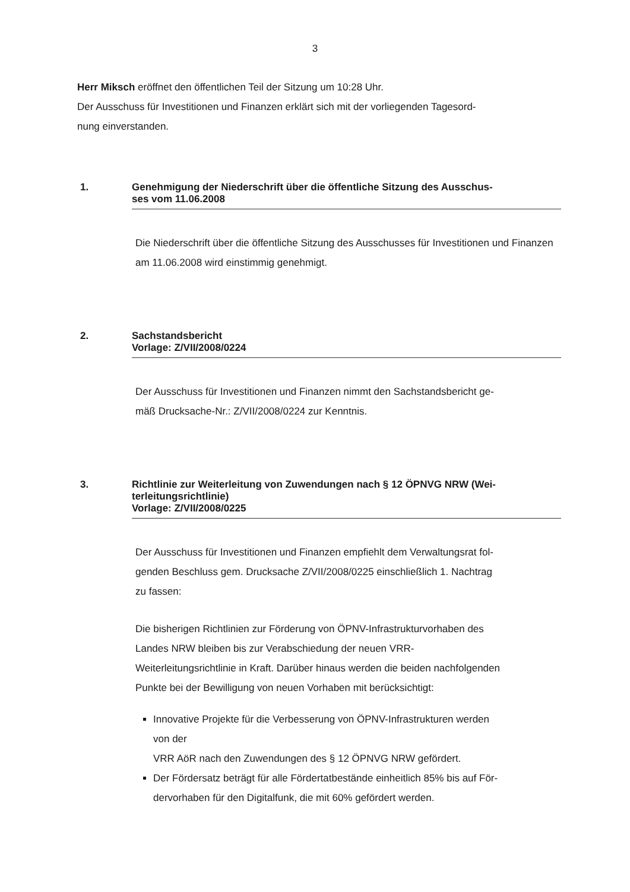3
Herr Miksch eröffnet den öffentlichen Teil der Sitzung um 10:28 Uhr.
Der Ausschuss für Investitionen und Finanzen erklärt sich mit der vorliegenden Tagesord-
nung einverstanden.
1.
Genehmigung der Niederschrift über die öffentliche Sitzung des Ausschus-
ses vom 11.06.2008
Die Niederschrift über die öffentliche Sitzung des Ausschusses für Investitionen und Finanzen am 11.06.2008 wird einstimmig genehmigt.
2.
Sachstandsbericht
Vorlage: Z/VII/2008/0224
Der Ausschuss für Investitionen und Finanzen nimmt den Sachstandsbericht ge-
mäß Drucksache-Nr.: Z/VII/2008/0224 zur Kenntnis.
3.
Richtlinie zur Weiterleitung von Zuwendungen nach § 12 ÖPNVG NRW (Wei-
terleitungsrichtlinie)
Vorlage: Z/VII/2008/0225
Der Ausschuss für Investitionen und Finanzen empfiehlt dem Verwaltungsrat fol-
genden Beschluss gem. Drucksache Z/VII/2008/0225 einschließlich 1. Nachtrag
zu fassen:
Die bisherigen Richtlinien zur Förderung von ÖPNV-Infrastrukturvorhaben des
Landes NRW bleiben bis zur Verabschiedung der neuen VRR-
Weiterleitungsrichtlinie in Kraft. Darüber hinaus werden die beiden nachfolgenden
Punkte bei der Bewilligung von neuen Vorhaben mit berücksichtigt:
Innovative Projekte für die Verbesserung von ÖPNV-Infrastrukturen werden
von der
VRR AöR nach den Zuwendungen des § 12 ÖPNVG NRW gefördert.
Der Fördersatz beträgt für alle Fördertatbestände einheitlich 85% bis auf För-
dervorhaben für den Digitalfunk, die mit 60% gefördert werden.